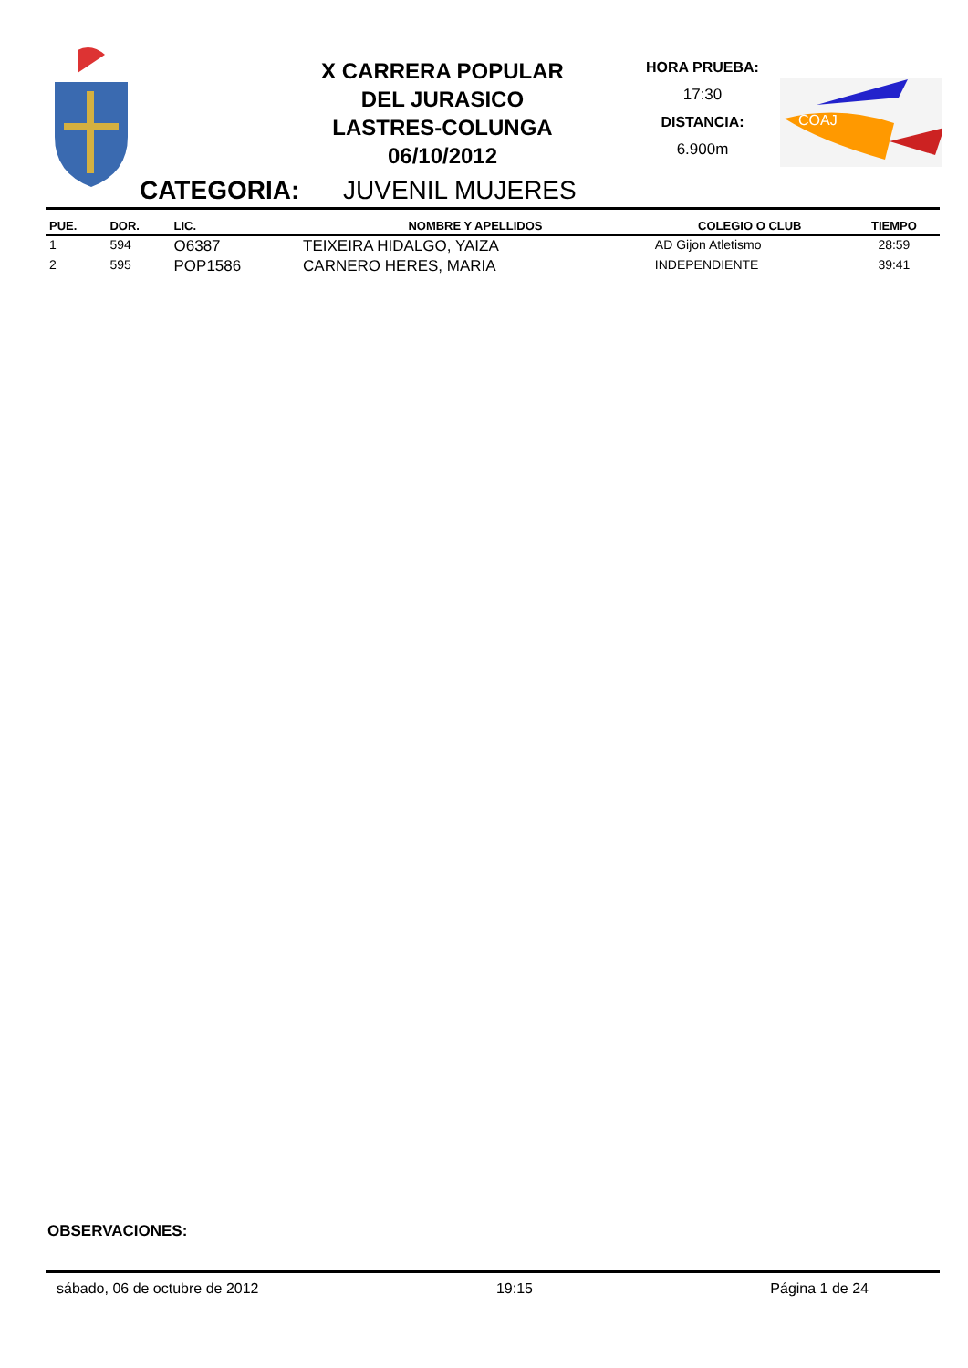X CARRERA POPULAR
DEL JURASICO
LASTRES-COLUNGA
06/10/2012
HORA PRUEBA:
17:30
DISTANCIA:
6.900m
COAJ
CATEGORIA: JUVENIL MUJERES
| PUE. | DOR. | LIC. | NOMBRE Y APELLIDOS | COLEGIO O CLUB | TIEMPO |
| --- | --- | --- | --- | --- | --- |
| 1 | 594 | O6387 | TEIXEIRA HIDALGO, YAIZA | AD Gijon Atletismo | 28:59 |
| 2 | 595 | POP1586 | CARNERO HERES, MARIA | INDEPENDIENTE | 39:41 |
OBSERVACIONES:
sábado, 06 de octubre de 2012 19:15 Página 1 de 24